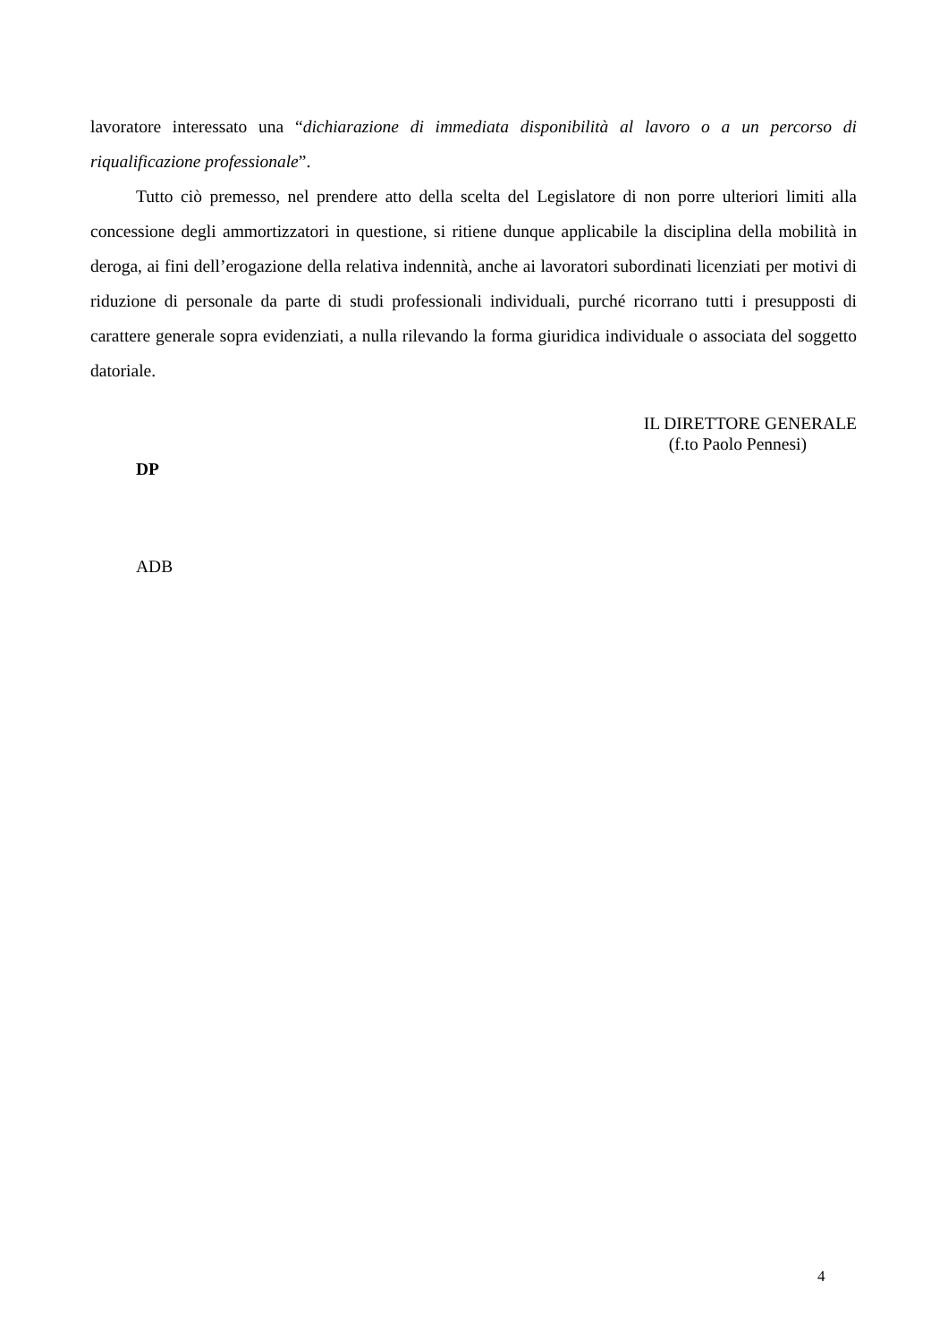lavoratore interessato una “dichiarazione di immediata disponibilità al lavoro o a un percorso di riqualificazione professionale”.
Tutto ciò premesso, nel prendere atto della scelta del Legislatore di non porre ulteriori limiti alla concessione degli ammortizzatori in questione, si ritiene dunque applicabile la disciplina della mobilità in deroga, ai fini dell’erogazione della relativa indennità, anche ai lavoratori subordinati licenziati per motivi di riduzione di personale da parte di studi professionali individuali, purché ricorrano tutti i presupposti di carattere generale sopra evidenziati, a nulla rilevando la forma giuridica individuale o associata del soggetto datoriale.
IL DIRETTORE GENERALE
(f.to Paolo Pennesi)
DP
ADB
4